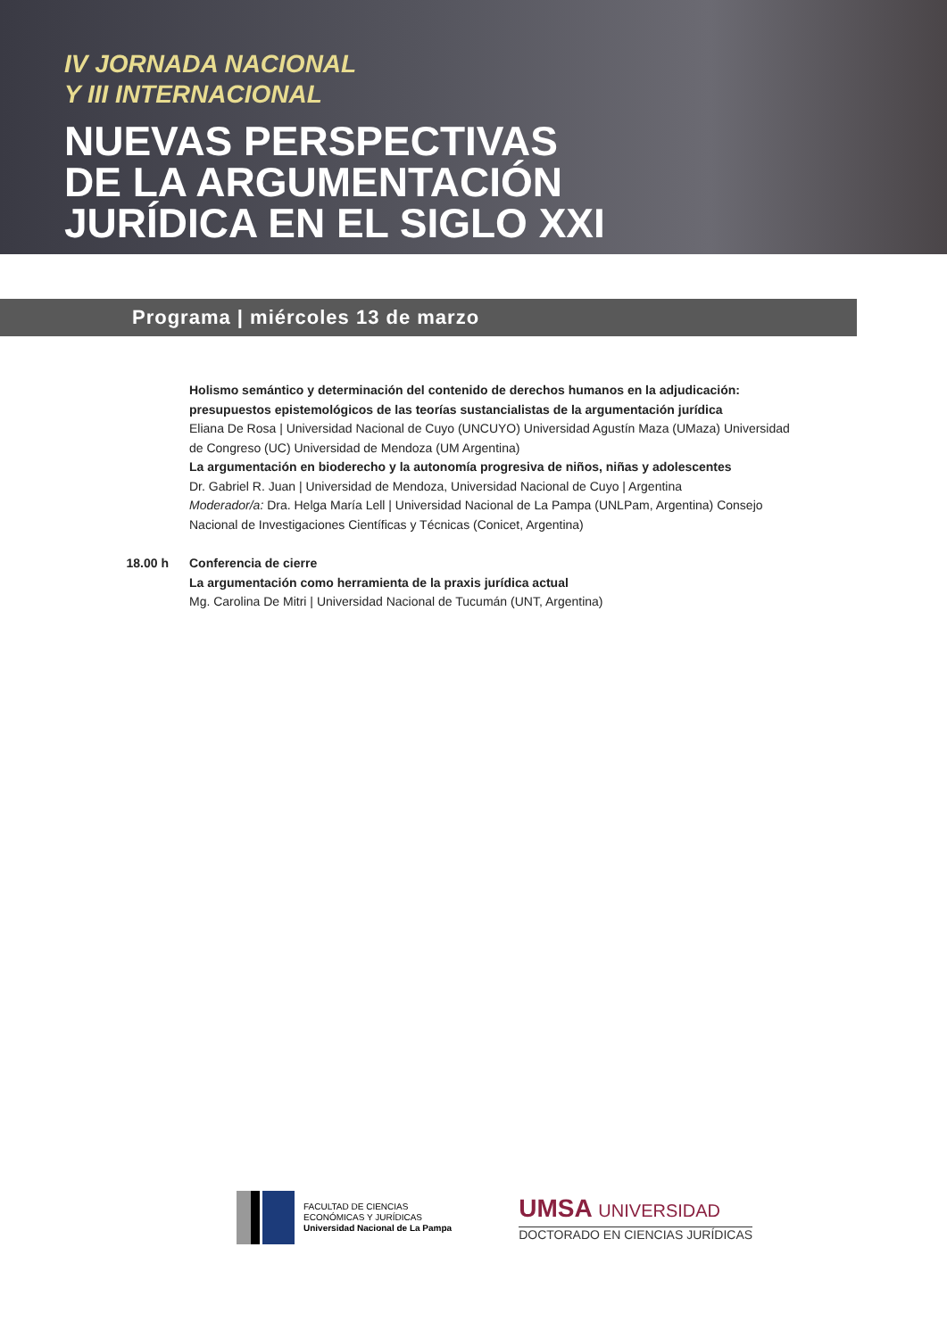IV JORNADA NACIONAL
Y III INTERNACIONAL
NUEVAS PERSPECTIVAS
DE LA ARGUMENTACIÓN
JURÍDICA EN EL SIGLO XXI
Programa | miércoles 13 de marzo
Holismo semántico y determinación del contenido de derechos humanos en la adjudicación: presupuestos epistemológicos de las teorías sustancialistas de la argumentación jurídica
Eliana De Rosa | Universidad Nacional de Cuyo (UNCUYO) Universidad Agustín Maza (UMaza) Universidad de Congreso (UC) Universidad de Mendoza (UM Argentina)
La argumentación en bioderecho y la autonomía progresiva de niños, niñas y adolescentes
Dr. Gabriel R. Juan | Universidad de Mendoza, Universidad Nacional de Cuyo | Argentina
Moderador/a: Dra. Helga María Lell | Universidad Nacional de La Pampa (UNLPam, Argentina) Consejo Nacional de Investigaciones Científicas y Técnicas (Conicet, Argentina)
18.00 h Conferencia de cierre
La argumentación como herramienta de la praxis jurídica actual
Mg. Carolina De Mitri | Universidad Nacional de Tucumán (UNT, Argentina)
FACULTAD DE CIENCIAS
ECONÓMICAS Y JURÍDICAS
Universidad Nacional de La Pampa
UMSA UNIVERSIDAD
DOCTORADO EN CIENCIAS JURÍDICAS